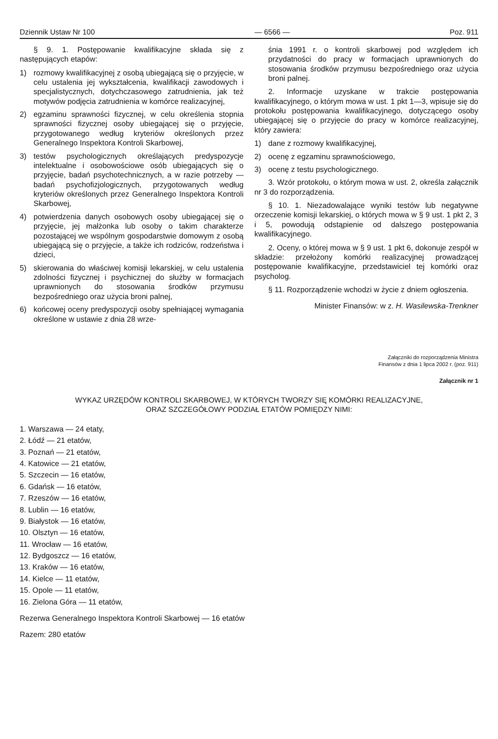Dziennik Ustaw Nr 100 — 6566 — Poz. 911
§ 9. 1. Postępowanie kwalifikacyjne składa się z następujących etapów:
1) rozmowy kwalifikacyjnej z osobą ubiegającą się o przyjęcie, w celu ustalenia jej wykształcenia, kwalifikacji zawodowych i specjalistycznych, dotychczasowego zatrudnienia, jak też motywów podjęcia zatrudnienia w komórce realizacyjnej,
2) egzaminu sprawności fizycznej, w celu określenia stopnia sprawności fizycznej osoby ubiegającej się o przyjęcie, przygotowanego według kryteriów określonych przez Generalnego Inspektora Kontroli Skarbowej,
3) testów psychologicznych określających predyspozycje intelektualne i osobowościowe osób ubiegających się o przyjęcie, badań psychotechnicznych, a w razie potrzeby — badań psychofizjologicznych, przygotowanych według kryteriów określonych przez Generalnego Inspektora Kontroli Skarbowej,
4) potwierdzenia danych osobowych osoby ubiegającej się o przyjęcie, jej małżonka lub osoby o takim charakterze pozostającej we wspólnym gospodarstwie domowym z osobą ubiegającą się o przyjęcie, a także ich rodziców, rodzeństwa i dzieci,
5) skierowania do właściwej komisji lekarskiej, w celu ustalenia zdolności fizycznej i psychicznej do służby w formacjach uprawnionych do stosowania środków przymusu bezpośredniego oraz użycia broni palnej,
6) końcowej oceny predyspozycji osoby spełniającej wymagania określone w ustawie z dnia 28 wrze-
śnia 1991 r. o kontroli skarbowej pod względem ich przydatności do pracy w formacjach uprawnionych do stosowania środków przymusu bezpośredniego oraz użycia broni palnej.
2. Informacje uzyskane w trakcie postępowania kwalifikacyjnego, o którym mowa w ust. 1 pkt 1—3, wpisuje się do protokołu postępowania kwalifikacyjnego, dotyczącego osoby ubiegającej się o przyjęcie do pracy w komórce realizacyjnej, który zawiera:
1) dane z rozmowy kwalifikacyjnej,
2) ocenę z egzaminu sprawnościowego,
3) ocenę z testu psychologicznego.
3. Wzór protokołu, o którym mowa w ust. 2, określa załącznik nr 3 do rozporządzenia.
§ 10. 1. Niezadowalające wyniki testów lub negatywne orzeczenie komisji lekarskiej, o których mowa w § 9 ust. 1 pkt 2, 3 i 5, powodują odstąpienie od dalszego postępowania kwalifikacyjnego.
2. Oceny, o której mowa w § 9 ust. 1 pkt 6, dokonuje zespół w składzie: przełożony komórki realizacyjnej prowadzącej postępowanie kwalifikacyjne, przedstawiciel tej komórki oraz psycholog.
§ 11. Rozporządzenie wchodzi w życie z dniem ogłoszenia.
Minister Finansów: w z. H. Wasilewska-Trenkner
Załączniki do rozporządzenia Ministra
Finansów z dnia 1 lipca 2002 r. (poz. 911)
Załącznik nr 1
WYKAZ URZĘDÓW KONTROLI SKARBOWEJ, W KTÓRYCH TWORZY SIĘ KOMÓRKI REALIZACYJNE,
ORAZ SZCZEGÓŁOWY PODZIAŁ ETATÓW POMIĘDZY NIMI:
1. Warszawa — 24 etaty,
2. Łódź — 21 etatów,
3. Poznań — 21 etatów,
4. Katowice — 21 etatów,
5. Szczecin — 16 etatów,
6. Gdańsk — 16 etatów,
7. Rzeszów — 16 etatów,
8. Lublin — 16 etatów,
9. Białystok — 16 etatów,
10. Olsztyn — 16 etatów,
11. Wrocław — 16 etatów,
12. Bydgoszcz — 16 etatów,
13. Kraków — 16 etatów,
14. Kielce — 11 etatów,
15. Opole — 11 etatów,
16. Zielona Góra — 11 etatów,
Rezerwa Generalnego Inspektora Kontroli Skarbowej — 16 etatów
Razem: 280 etatów